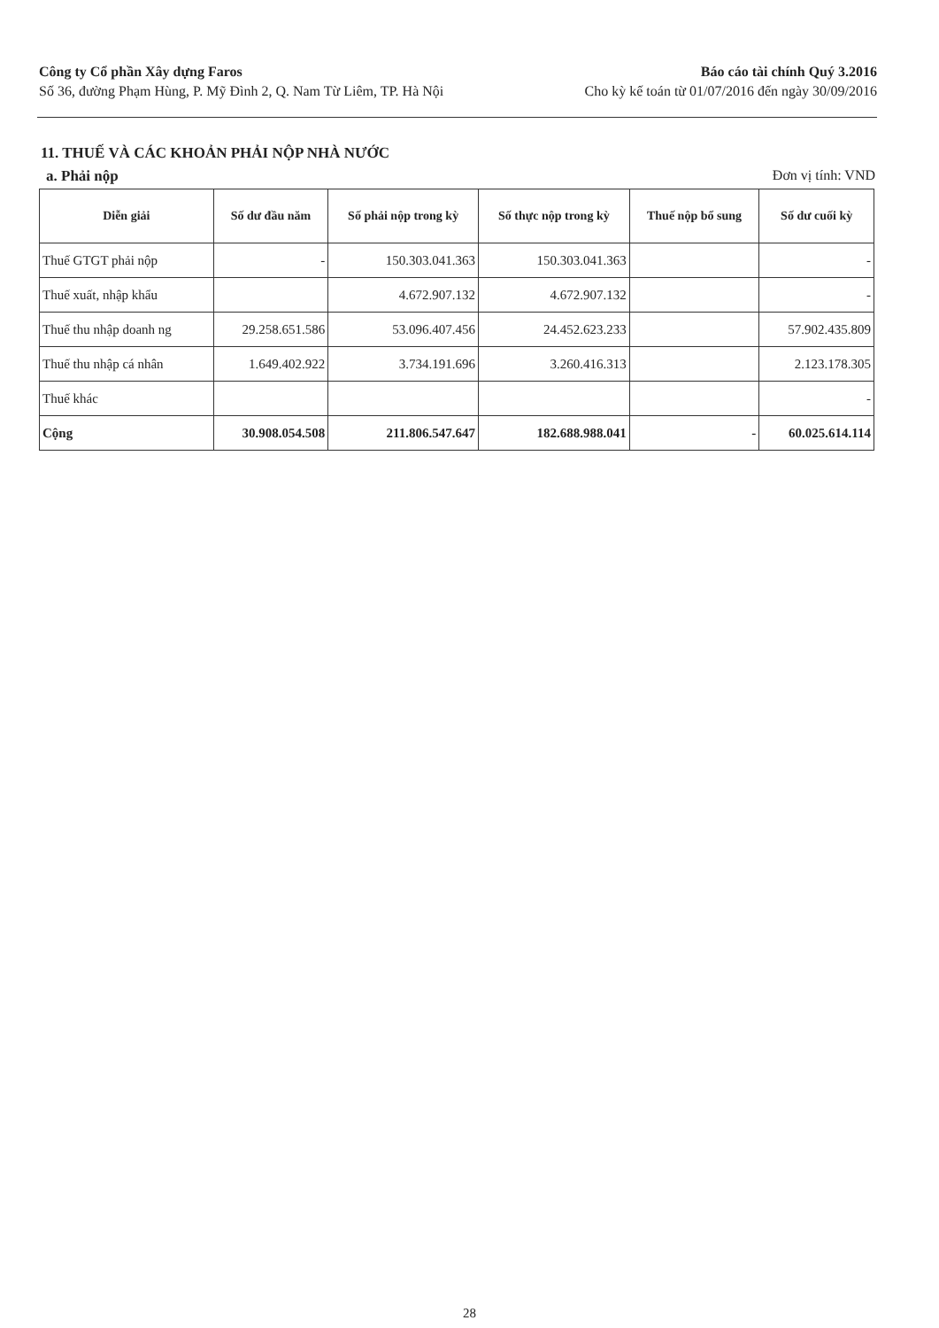Công ty Cổ phần Xây dựng Faros
Số 36, đường Phạm Hùng, P. Mỹ Đình 2, Q. Nam Từ Liêm, TP. Hà Nội
Báo cáo tài chính Quý 3.2016
Cho kỳ kế toán từ 01/07/2016 đến ngày 30/09/2016
11. THUẾ VÀ CÁC KHOẢN PHẢI NỘP NHÀ NƯỚC
a. Phải nộp Đơn vị tính: VND
| Diễn giải | Số dư đầu năm | Số phải nộp trong kỳ | Số thực nộp trong kỳ | Thuế nộp bổ sung | Số dư cuối kỳ |
| --- | --- | --- | --- | --- | --- |
| Thuế GTGT phải nộp | - | 150.303.041.363 | 150.303.041.363 | | - |
| Thuế xuất, nhập khẩu | | 4.672.907.132 | 4.672.907.132 | | - |
| Thuế thu nhập doanh ng | 29.258.651.586 | 53.096.407.456 | 24.452.623.233 | | 57.902.435.809 |
| Thuế thu nhập cá nhân | 1.649.402.922 | 3.734.191.696 | 3.260.416.313 | | 2.123.178.305 |
| Thuế khác | | | | | - |
| Cộng | 30.908.054.508 | 211.806.547.647 | 182.688.988.041 | - | 60.025.614.114 |
28